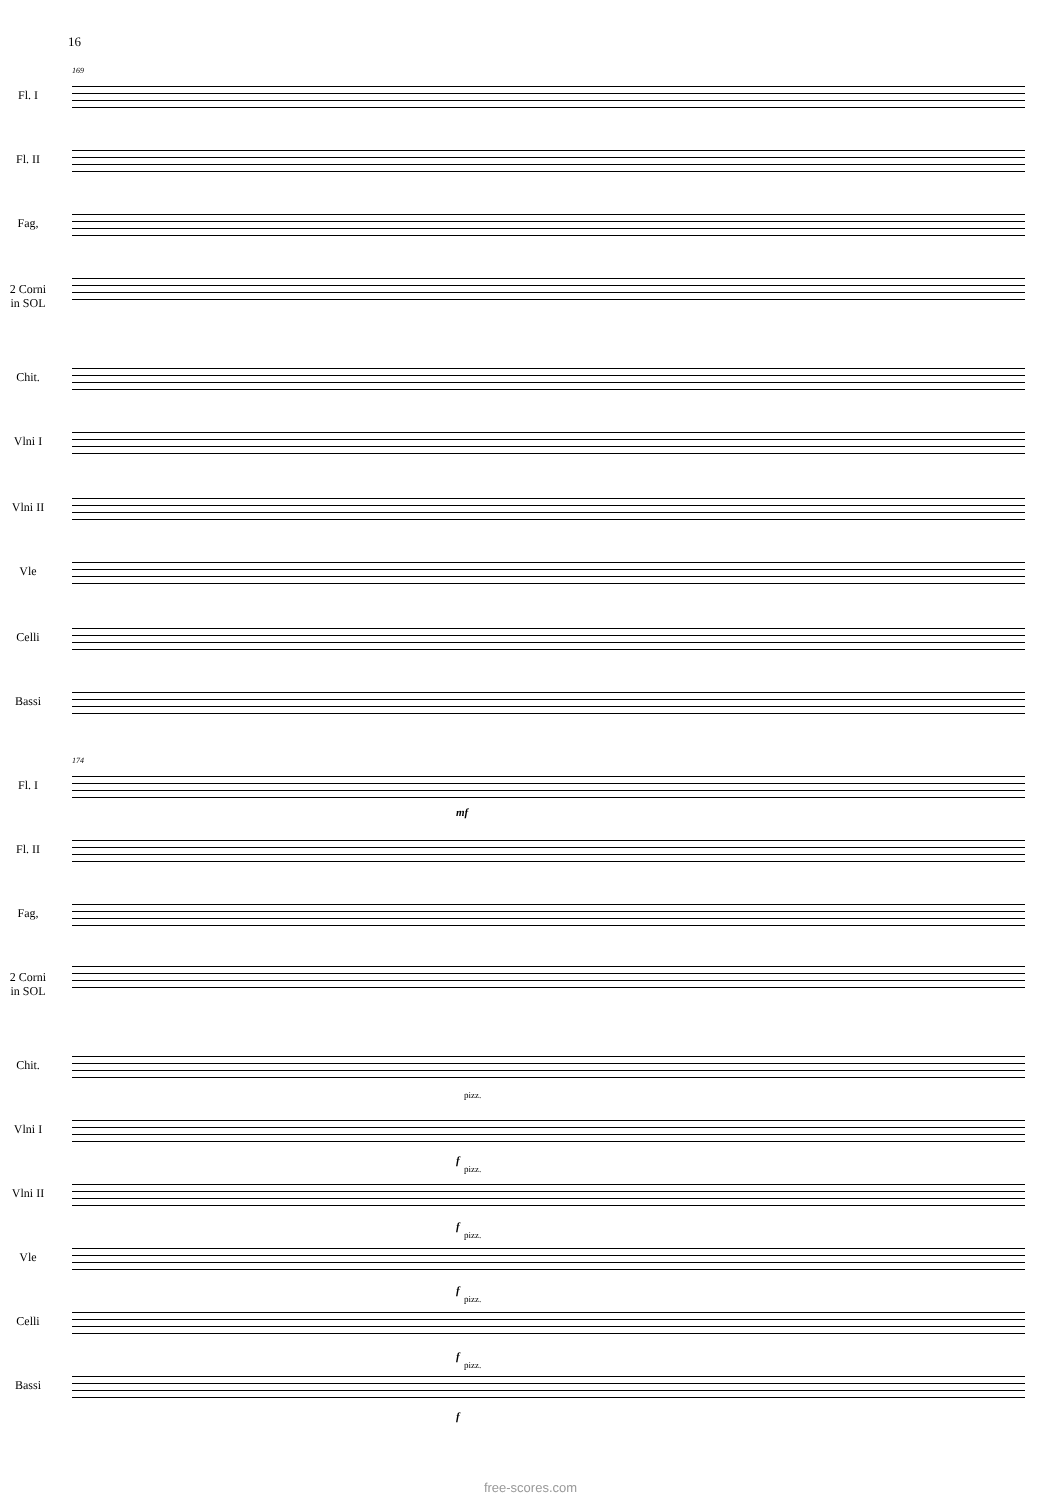16
169
Fl. I
Fl. II
Fag,
2 Corni
in SOL
Chit.
Vlni I
Vlni II
Vle
Celli
Bassi
174
Fl. I
mf
Fl. II
Fag,
2 Corni
in SOL
Chit.
pizz.
Vlni I
f
pizz.
Vlni II
f
pizz.
Vle
f
pizz.
Celli
f
pizz.
Bassi
f
free-scores.com